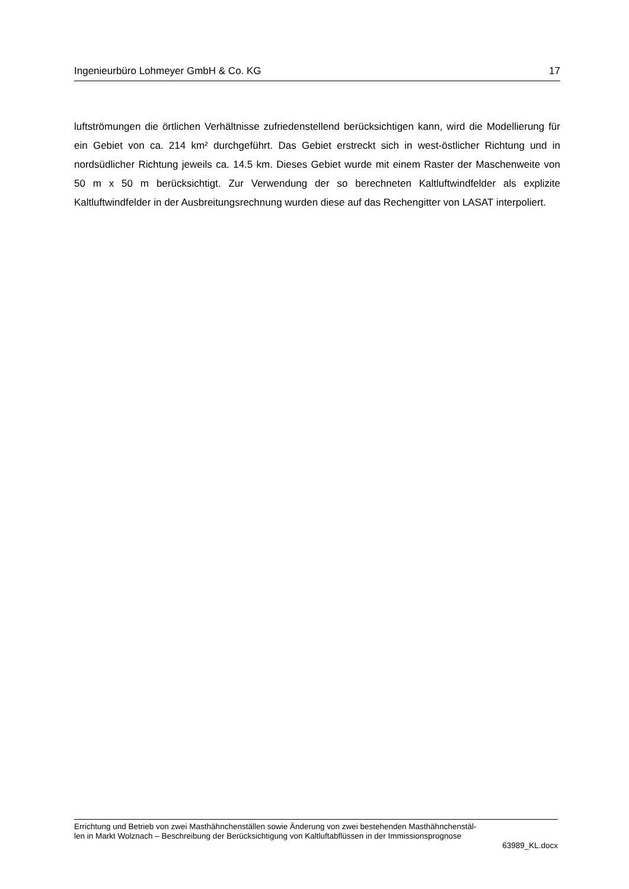Ingenieurbüro Lohmeyer GmbH & Co. KG 17
luftströmungen die örtlichen Verhältnisse zufriedenstellend berücksichtigen kann, wird die Modellierung für ein Gebiet von ca. 214 km² durchgeführt. Das Gebiet erstreckt sich in west-östlicher Richtung und in nordsüdlicher Richtung jeweils ca. 14.5 km. Dieses Gebiet wurde mit einem Raster der Maschenweite von 50 m x 50 m berücksichtigt. Zur Verwendung der so berechneten Kaltluftwindfelder als explizite Kaltluftwindfelder in der Ausbreitungsrechnung wurden diese auf das Rechengitter von LASAT interpoliert.
Errichtung und Betrieb von zwei Masthähnchenställen sowie Änderung von zwei bestehenden Masthähnchenstäl-
len in Markt Wolznach – Beschreibung der Berücksichtigung von Kaltluftabflüssen in der Immissionsprognose
63989_KL.docx